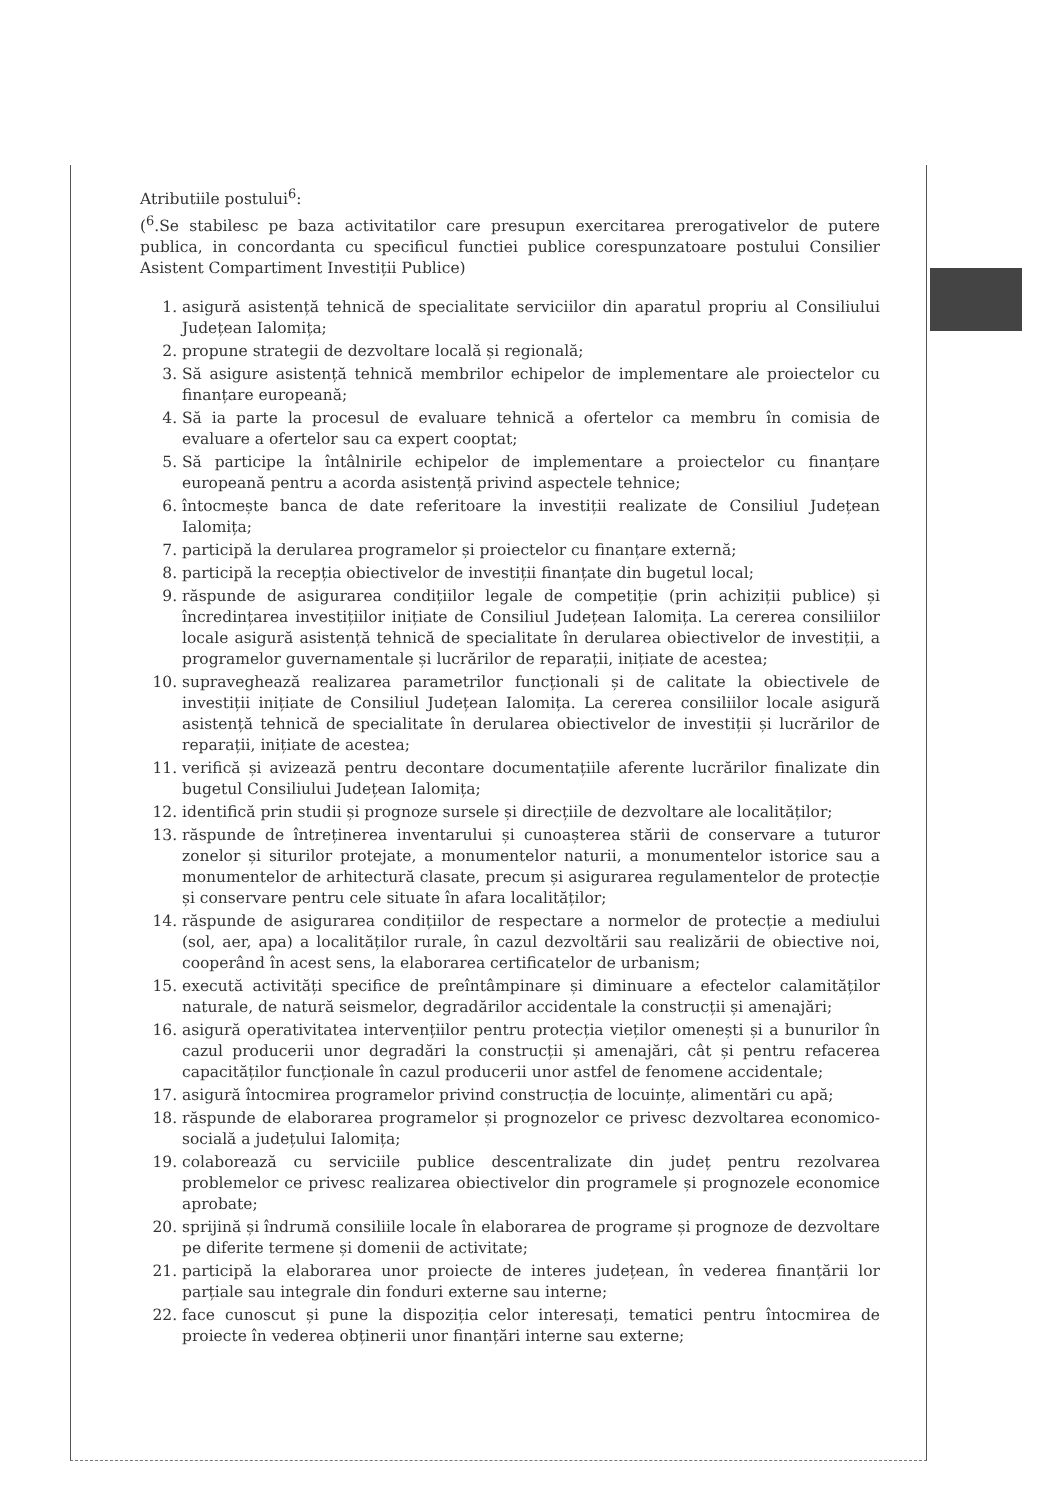Atributiile postului<sup>6</sup>:
(<sup>6</sup>.Se stabilesc pe baza activitatilor care presupun exercitarea prerogativelor de putere publica, in concordanta cu specificul functiei publice corespunzatoare postului Consilier Asistent Compartiment Investiții Publice)
1. asigură asistență tehnică de specialitate serviciilor din aparatul propriu al Consiliului Județean Ialomița;
2. propune strategii de dezvoltare locală și regională;
3. Să asigure asistență tehnică membrilor echipelor de implementare ale proiectelor cu finanțare europeană;
4. Să ia parte la procesul de evaluare tehnică a ofertelor ca membru în comisia de evaluare a ofertelor sau ca expert cooptat;
5. Să participe la întâlnirile echipelor de implementare a proiectelor cu finanțare europeană pentru a acorda asistență privind aspectele tehnice;
6. întocmește banca de date referitoare la investiții realizate de Consiliul Județean Ialomița;
7. participă la derularea programelor și proiectelor cu finanțare externă;
8. participă la recepția obiectivelor de investiții finanțate din bugetul local;
9. răspunde de asigurarea condițiilor legale de competiție (prin achiziții publice) și încredințarea investițiilor inițiate de Consiliul Județean Ialomița. La cererea consiliilor locale asigură asistență tehnică de specialitate în derularea obiectivelor de investiții, a programelor guvernamentale și lucrărilor de reparații, inițiate de acestea;
10. supraveghează realizarea parametrilor funcționali și de calitate la obiectivele de investiții inițiate de Consiliul Județean Ialomița. La cererea consiliilor locale asigură asistență tehnică de specialitate în derularea obiectivelor de investiții și lucrărilor de reparații, inițiate de acestea;
11. verifică și avizează pentru decontare documentațiile aferente lucrărilor finalizate din bugetul Consiliului Județean Ialomița;
12. identifică prin studii și prognoze sursele și direcțiile de dezvoltare ale localităților;
13. răspunde de întreținerea inventarului și cunoașterea stării de conservare a tuturor zonelor și siturilor protejate, a monumentelor naturii, a monumentelor istorice sau a monumentelor de arhitectură clasate, precum și asigurarea regulamentelor de protecție și conservare pentru cele situate în afara localităților;
14. răspunde de asigurarea condițiilor de respectare a normelor de protecție a mediului (sol, aer, apa) a localităților rurale, în cazul dezvoltării sau realizării de obiective noi, cooperând în acest sens, la elaborarea certificatelor de urbanism;
15. execută activități specifice de preîntâmpinare și diminuare a efectelor calamităților naturale, de natură seismelor, degradărilor accidentale la construcții și amenajări;
16. asigură operativitatea intervențiilor pentru protecția vieților omenești și a bunurilor în cazul producerii unor degradări la construcții și amenajări, cât și pentru refacerea capacităților funcționale în cazul producerii unor astfel de fenomene accidentale;
17. asigură întocmirea programelor privind construcția de locuințe, alimentări cu apă;
18. răspunde de elaborarea programelor și prognozelor ce privesc dezvoltarea economico-socială a județului Ialomița;
19. colaborează cu serviciile publice descentralizate din județ pentru rezolvarea problemelor ce privesc realizarea obiectivelor din programele și prognozele economice aprobate;
20. sprijină și îndrumă consiliile locale în elaborarea de programe și prognoze de dezvoltare pe diferite termene și domenii de activitate;
21. participă la elaborarea unor proiecte de interes județean, în vederea finanțării lor parțiale sau integrale din fonduri externe sau interne;
22. face cunoscut și pune la dispoziția celor interesați, tematici pentru întocmirea de proiecte în vederea obținerii unor finanțări interne sau externe;